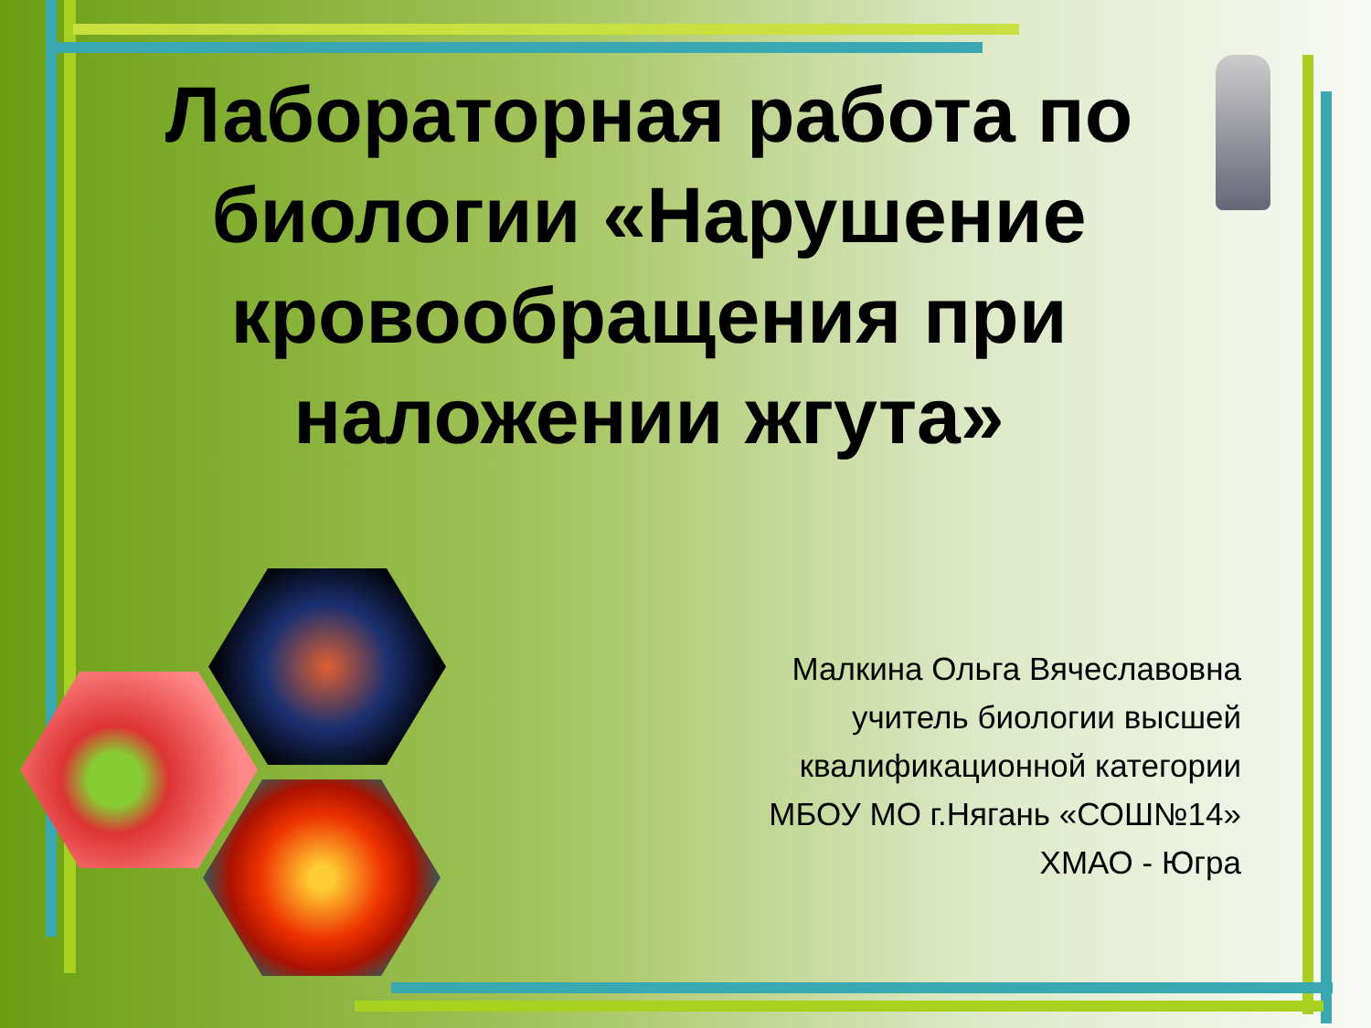Лабораторная работа по биологии «Нарушение кровообращения при наложении жгута»
Малкина Ольга Вячеславовна
учитель биологии высшей
квалификационной категории
МБОУ МО г.Нягань «СОШ№14»
ХМАО - Югра